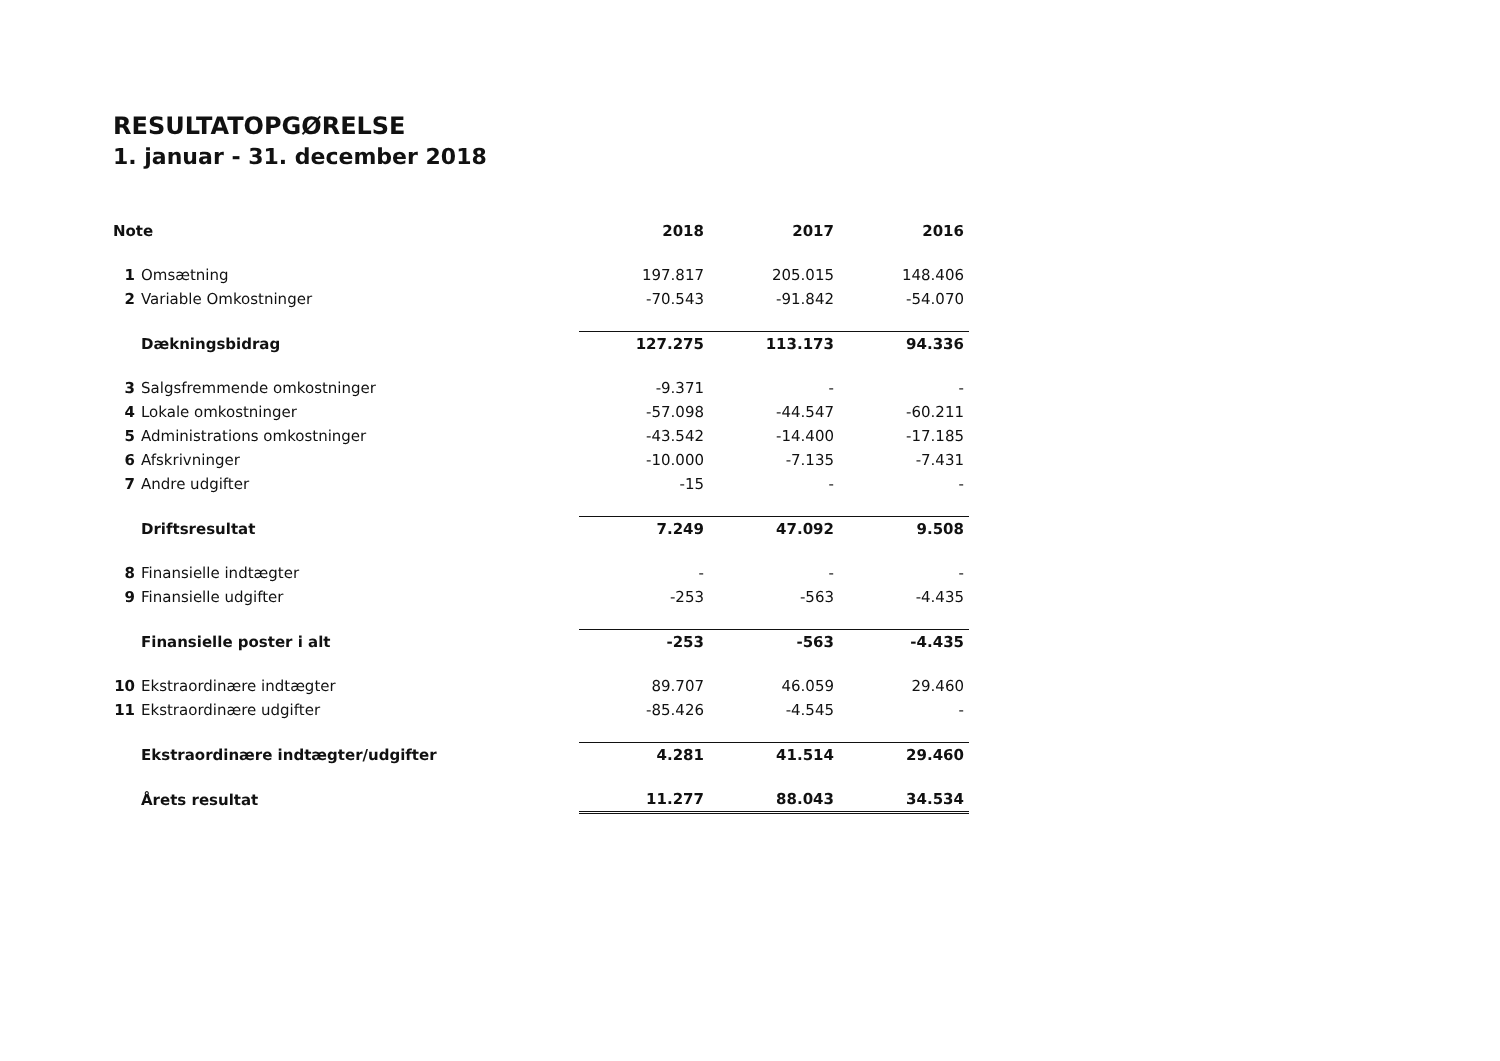RESULTATOPGØRELSE
1. januar - 31. december 2018
| Note | | 2018 | 2017 | 2016 |
| --- | --- | --- | --- | --- |
| 1 | Omsætning | 197.817 | 205.015 | 148.406 |
| 2 | Variable Omkostninger | -70.543 | -91.842 | -54.070 |
| | Dækningsbidrag | 127.275 | 113.173 | 94.336 |
| 3 | Salgsfremmende omkostninger | -9.371 | - | - |
| 4 | Lokale omkostninger | -57.098 | -44.547 | -60.211 |
| 5 | Administrations omkostninger | -43.542 | -14.400 | -17.185 |
| 6 | Afskrivninger | -10.000 | -7.135 | -7.431 |
| 7 | Andre udgifter | -15 | - | - |
| | Driftsresultat | 7.249 | 47.092 | 9.508 |
| 8 | Finansielle indtægter | - | - | - |
| 9 | Finansielle udgifter | -253 | -563 | -4.435 |
| | Finansielle poster i alt | -253 | -563 | -4.435 |
| 10 | Ekstraordinære indtægter | 89.707 | 46.059 | 29.460 |
| 11 | Ekstraordinære udgifter | -85.426 | -4.545 | - |
| | Ekstraordinære indtægter/udgifter | 4.281 | 41.514 | 29.460 |
| | Årets resultat | 11.277 | 88.043 | 34.534 |